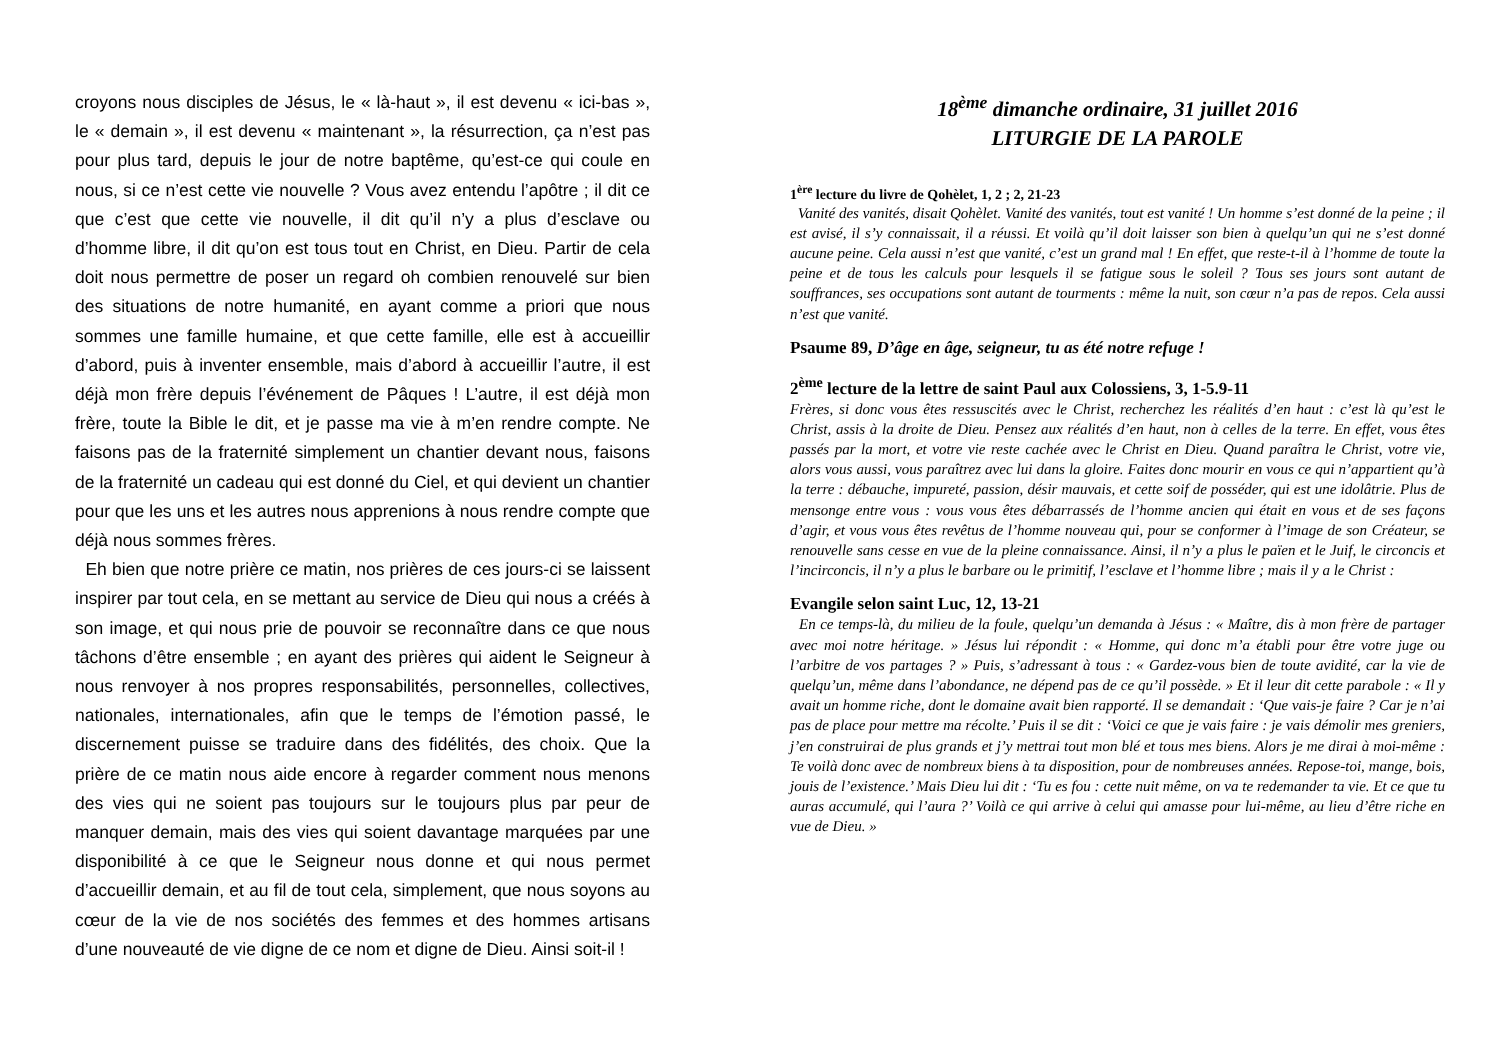croyons nous disciples de Jésus, le « là-haut », il est devenu « ici-bas », le « demain », il est devenu « maintenant », la résurrection, ça n’est pas pour plus tard, depuis le jour de notre baptême, qu’est-ce qui coule en nous, si ce n’est cette vie nouvelle ? Vous avez entendu l’apôtre ; il dit ce que c’est que cette vie nouvelle, il dit qu’il n’y a plus d’esclave ou d’homme libre, il dit qu’on est tous tout en Christ, en Dieu. Partir de cela doit nous permettre de poser un regard oh combien renouvelé sur bien des situations de notre humanité, en ayant comme a priori que nous sommes une famille humaine, et que cette famille, elle est à accueillir d’abord, puis à inventer ensemble, mais d’abord à accueillir l’autre, il est déjà mon frère depuis l’événement de Pâques ! L’autre, il est déjà mon frère, toute la Bible le dit, et je passe ma vie à m’en rendre compte. Ne faisons pas de la fraternité simplement un chantier devant nous, faisons de la fraternité un cadeau qui est donné du Ciel, et qui devient un chantier pour que les uns et les autres nous apprenions à nous rendre compte que déjà nous sommes frères.
Eh bien que notre prière ce matin, nos prières de ces jours-ci se laissent inspirer par tout cela, en se mettant au service de Dieu qui nous a créés à son image, et qui nous prie de pouvoir se reconnaître dans ce que nous tâchons d’être ensemble ; en ayant des prières qui aident le Seigneur à nous renvoyer à nos propres responsabilités, personnelles, collectives, nationales, internationales, afin que le temps de l’émotion passé, le discernement puisse se traduire dans des fidélités, des choix. Que la prière de ce matin nous aide encore à regarder comment nous menons des vies qui ne soient pas toujours sur le toujours plus par peur de manquer demain, mais des vies qui soient davantage marquées par une disponibilité à ce que le Seigneur nous donne et qui nous permet d’accueillir demain, et au fil de tout cela, simplement, que nous soyons au cœur de la vie de nos sociétés des femmes et des hommes artisans d’une nouveauté de vie digne de ce nom et digne de Dieu. Ainsi soit-il !
18<sup>ème</sup> dimanche ordinaire, 31 juillet 2016
LITURGIE DE LA PAROLE
1<sup>ère</sup> lecture du livre de Qohèlet, 1, 2 ; 2, 21-23
Vanité des vanités, disait Qohèlet. Vanité des vanités, tout est vanité ! Un homme s’est donné de la peine ; il est avisé, il s’y connaissait, il a réussi. Et voilà qu’il doit laisser son bien à quelqu’un qui ne s’est donné aucune peine. Cela aussi n’est que vanité, c’est un grand mal ! En effet, que reste-t-il à l’homme de toute la peine et de tous les calculs pour lesquels il se fatigue sous le soleil ? Tous ses jours sont autant de souffrances, ses occupations sont autant de tourments : même la nuit, son cœur n’a pas de repos. Cela aussi n’est que vanité.
Psaume 89, D’âge en âge, seigneur, tu as été notre refuge !
2<sup>ème</sup> lecture de la lettre de saint Paul aux Colossiens, 3, 1-5.9-11
Frères, si donc vous êtes ressuscités avec le Christ, recherchez les réalités d’en haut : c’est là qu’est le Christ, assis à la droite de Dieu. Pensez aux réalités d’en haut, non à celles de la terre. En effet, vous êtes passés par la mort, et votre vie reste cachée avec le Christ en Dieu. Quand paraîtra le Christ, votre vie, alors vous aussi, vous paraîtrez avec lui dans la gloire. Faites donc mourir en vous ce qui n’appartient qu’à la terre : débauche, impureté, passion, désir mauvais, et cette soif de posséder, qui est une idolâtrie. Plus de mensonge entre vous : vous vous êtes débarrassés de l’homme ancien qui était en vous et de ses façons d’agir, et vous vous êtes revêtus de l’homme nouveau qui, pour se conformer à l’image de son Créateur, se renouvelle sans cesse en vue de la pleine connaissance. Ainsi, il n’y a plus le païen et le Juif, le circoncis et l’incirconcis, il n’y a plus le barbare ou le primitif, l’esclave et l’homme libre ; mais il y a le Christ :
Evangile selon saint Luc, 12, 13-21
En ce temps-là, du milieu de la foule, quelqu’un demanda à Jésus : « Maître, dis à mon frère de partager avec moi notre héritage. » Jésus lui répondit : « Homme, qui donc m’a établi pour être votre juge ou l’arbitre de vos partages ? » Puis, s’adressant à tous : « Gardez-vous bien de toute avidité, car la vie de quelqu’un, même dans l’abondance, ne dépend pas de ce qu’il possède. » Et il leur dit cette parabole : « Il y avait un homme riche, dont le domaine avait bien rapporté. Il se demandait : ‘Que vais-je faire ? Car je n’ai pas de place pour mettre ma récolte.’ Puis il se dit : ‘Voici ce que je vais faire : je vais démolir mes greniers, j’en construirai de plus grands et j’y mettrai tout mon blé et tous mes biens. Alors je me dirai à moi-même : Te voilà donc avec de nombreux biens à ta disposition, pour de nombreuses années. Repose-toi, mange, bois, jouis de l’existence.’ Mais Dieu lui dit : ‘Tu es fou : cette nuit même, on va te redemander ta vie. Et ce que tu auras accumulé, qui l’aura ?’ Voilà ce qui arrive à celui qui amasse pour lui-même, au lieu d’être riche en vue de Dieu. »